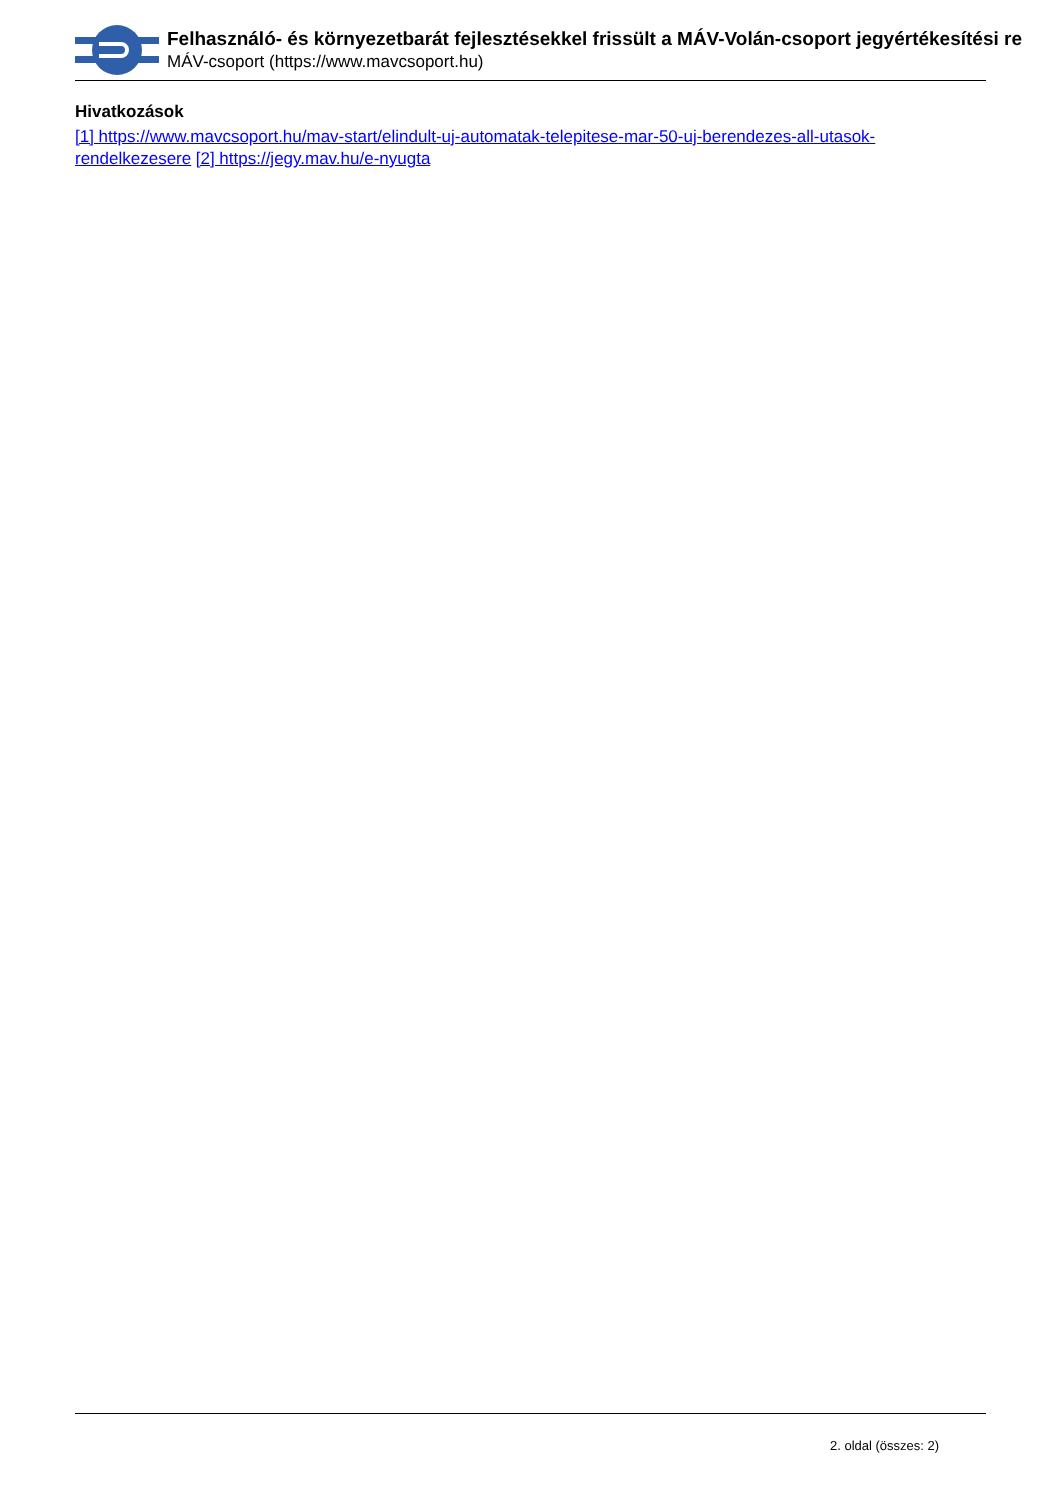Felhasználó- és környezetbarát fejlesztésekkel frissült a MÁV-Volán-csoport jegyértékesítési re
MÁV-csoport (https://www.mavcsoport.hu)
Hivatkozások
[1] https://www.mavcsoport.hu/mav-start/elindult-uj-automatak-telepitese-mar-50-uj-berendezes-all-utasok-rendelkezesere [2] https://jegy.mav.hu/e-nyugta
2. oldal (összes: 2)